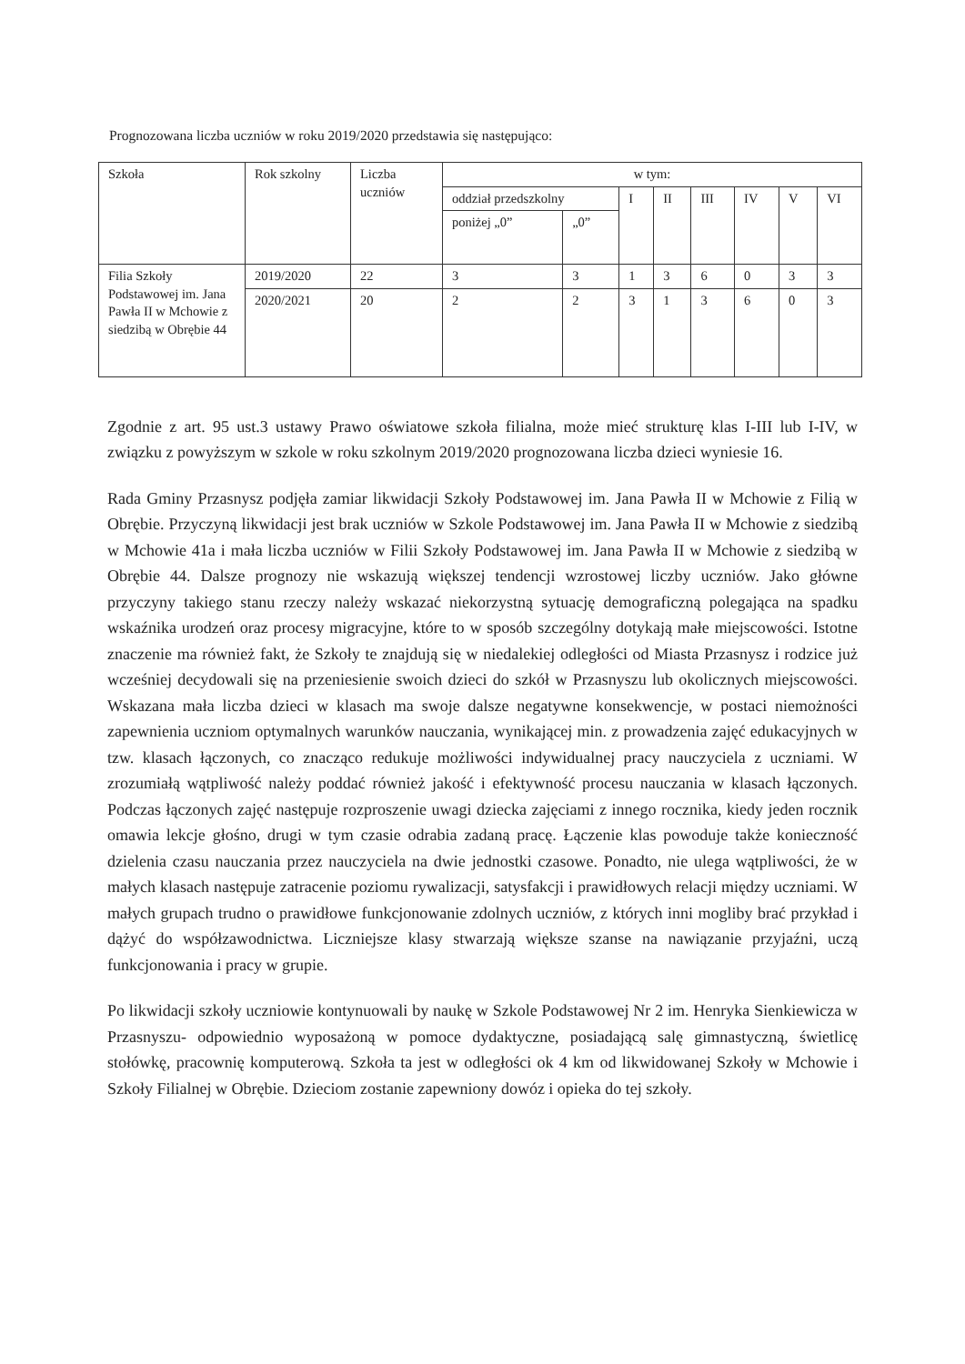Prognozowana liczba uczniów w roku 2019/2020 przedstawia się następująco:
| Szkoła | Rok szkolny | Liczba uczniów | w tym: | | | | | | | |
| --- | --- | --- | --- | --- | --- | --- | --- | --- | --- | --- |
| | | | oddział przedszkolny | | I | II | III | IV | V | VI |
| | | | poniżej „0” | „0” | | | | | | |
| Filia Szkoły Podstawowej im. Jana Pawła II w Mchowie z siedzibą w Obrębie 44 | 2019/2020 | 22 | 3 | 3 | 1 | 3 | 6 | 0 | 3 | 3 |
| | 2020/2021 | 20 | 2 | 2 | 3 | 1 | 3 | 6 | 0 | 3 |
Zgodnie z art. 95 ust.3 ustawy Prawo oświatowe szkoła filialna, może mieć strukturę klas I-III lub I-IV, w związku z powyższym w szkole w roku szkolnym 2019/2020 prognozowana liczba dzieci wyniesie 16.
Rada Gminy Przasnysz podjęła zamiar likwidacji Szkoły Podstawowej im. Jana Pawła II w Mchowie z Filią w Obrębie. Przyczyną likwidacji jest brak uczniów w Szkole Podstawowej im. Jana Pawła II w Mchowie z siedzibą w Mchowie 41a i mała liczba uczniów w Filii Szkoły Podstawowej im. Jana Pawła II w Mchowie z siedzibą w Obrębie 44. Dalsze prognozy nie wskazują większej tendencji wzrostowej liczby uczniów. Jako główne przyczyny takiego stanu rzeczy należy wskazać niekorzystną sytuację demograficzną polegająca na spadku wskaźnika urodzeń oraz procesy migracyjne, które to w sposób szczególny dotykają małe miejscowości. Istotne znaczenie ma również fakt, że Szkoły te znajdują się w niedalekiej odległości od Miasta Przasnysz i rodzice już wcześniej decydowali się na przeniesienie swoich dzieci do szkół w Przasnyszu lub okolicznych miejscowości. Wskazana mała liczba dzieci w klasach ma swoje dalsze negatywne konsekwencje, w postaci niemożności zapewnienia uczniom optymalnych warunków nauczania, wynikającej min. z prowadzenia zajęć edukacyjnych w tzw. klasach łączonych, co znacząco redukuje możliwości indywidualnej pracy nauczyciela z uczniami. W zrozumiałą wątpliwość należy poddać również jakość i efektywność procesu nauczania w klasach łączonych. Podczas łączonych zajęć następuje rozproszenie uwagi dziecka zajęciami z innego rocznika, kiedy jeden rocznik omawia lekcje głośno, drugi w tym czasie odrabia zadaną pracę. Łączenie klas powoduje także konieczność dzielenia czasu nauczania przez nauczyciela na dwie jednostki czasowe. Ponadto, nie ulega wątpliwości, że w małych klasach następuje zatracenie poziomu rywalizacji, satysfakcji i prawidłowych relacji między uczniami. W małych grupach trudno o prawidłowe funkcjonowanie zdolnych uczniów, z których inni mogliby brać przykład i dążyć do współzawodnictwa. Liczniejsze klasy stwarzają większe szanse na nawiązanie przyjaźni, uczą funkcjonowania i pracy w grupie.
Po likwidacji szkoły uczniowie kontynuowali by naukę w Szkole Podstawowej Nr 2 im. Henryka Sienkiewicza w Przasnyszu- odpowiednio wyposażoną w pomoce dydaktyczne, posiadającą salę gimnastyczną, świetlicę stołówkę, pracownię komputerową. Szkoła ta jest w odległości ok 4 km od likwidowanej Szkoły w Mchowie i Szkoły Filialnej w Obrębie. Dzieciom zostanie zapewniony dowóz i opieka do tej szkoły.